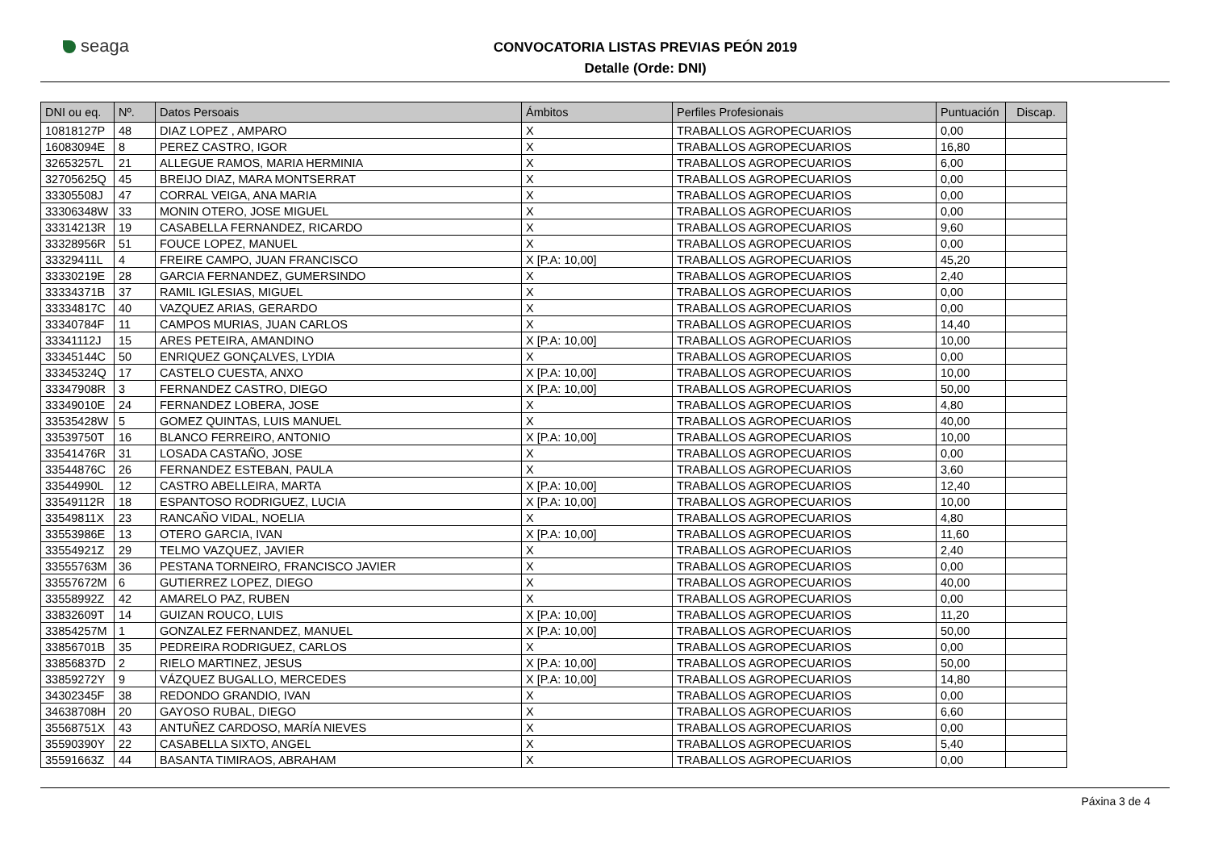seaga
CONVOCATORIA LISTAS PREVIAS PEÓN 2019
Detalle (Orde: DNI)
| DNI ou eq. | Nº. | Datos Persoais | Ámbitos | Perfiles Profesionais | Puntuación | Discap. |
| --- | --- | --- | --- | --- | --- | --- |
| 10818127P | 48 | DIAZ LOPEZ , AMPARO | X | TRABALLOS AGROPECUARIOS | 0,00 | |
| 16083094E | 8 | PEREZ CASTRO, IGOR | X | TRABALLOS AGROPECUARIOS | 16,80 | |
| 32653257L | 21 | ALLEGUE RAMOS, MARIA HERMINIA | X | TRABALLOS AGROPECUARIOS | 6,00 | |
| 32705625Q | 45 | BREIJO DIAZ, MARA MONTSERRAT | X | TRABALLOS AGROPECUARIOS | 0,00 | |
| 33305508J | 47 | CORRAL VEIGA, ANA MARIA | X | TRABALLOS AGROPECUARIOS | 0,00 | |
| 33306348W | 33 | MONIN OTERO, JOSE MIGUEL | X | TRABALLOS AGROPECUARIOS | 0,00 | |
| 33314213R | 19 | CASABELLA FERNANDEZ, RICARDO | X | TRABALLOS AGROPECUARIOS | 9,60 | |
| 33328956R | 51 | FOUCE LOPEZ, MANUEL | X | TRABALLOS AGROPECUARIOS | 0,00 | |
| 33329411L | 4 | FREIRE CAMPO, JUAN FRANCISCO | X [P.A: 10,00] | TRABALLOS AGROPECUARIOS | 45,20 | |
| 33330219E | 28 | GARCIA FERNANDEZ, GUMERSINDO | X | TRABALLOS AGROPECUARIOS | 2,40 | |
| 33334371B | 37 | RAMIL IGLESIAS, MIGUEL | X | TRABALLOS AGROPECUARIOS | 0,00 | |
| 33334817C | 40 | VAZQUEZ ARIAS, GERARDO | X | TRABALLOS AGROPECUARIOS | 0,00 | |
| 33340784F | 11 | CAMPOS MURIAS, JUAN CARLOS | X | TRABALLOS AGROPECUARIOS | 14,40 | |
| 33341112J | 15 | ARES PETEIRA, AMANDINO | X [P.A: 10,00] | TRABALLOS AGROPECUARIOS | 10,00 | |
| 33345144C | 50 | ENRIQUEZ GONÇALVES, LYDIA | X | TRABALLOS AGROPECUARIOS | 0,00 | |
| 33345324Q | 17 | CASTELO CUESTA, ANXO | X [P.A: 10,00] | TRABALLOS AGROPECUARIOS | 10,00 | |
| 33347908R | 3 | FERNANDEZ CASTRO, DIEGO | X [P.A: 10,00] | TRABALLOS AGROPECUARIOS | 50,00 | |
| 33349010E | 24 | FERNANDEZ LOBERA, JOSE | X | TRABALLOS AGROPECUARIOS | 4,80 | |
| 33535428W | 5 | GOMEZ QUINTAS, LUIS MANUEL | X | TRABALLOS AGROPECUARIOS | 40,00 | |
| 33539750T | 16 | BLANCO FERREIRO, ANTONIO | X [P.A: 10,00] | TRABALLOS AGROPECUARIOS | 10,00 | |
| 33541476R | 31 | LOSADA CASTAÑO, JOSE | X | TRABALLOS AGROPECUARIOS | 0,00 | |
| 33544876C | 26 | FERNANDEZ ESTEBAN, PAULA | X | TRABALLOS AGROPECUARIOS | 3,60 | |
| 33544990L | 12 | CASTRO ABELLEIRA, MARTA | X [P.A: 10,00] | TRABALLOS AGROPECUARIOS | 12,40 | |
| 33549112R | 18 | ESPANTOSO RODRIGUEZ, LUCIA | X [P.A: 10,00] | TRABALLOS AGROPECUARIOS | 10,00 | |
| 33549811X | 23 | RANCAÑO VIDAL, NOELIA | X | TRABALLOS AGROPECUARIOS | 4,80 | |
| 33553986E | 13 | OTERO GARCIA, IVAN | X [P.A: 10,00] | TRABALLOS AGROPECUARIOS | 11,60 | |
| 33554921Z | 29 | TELMO VAZQUEZ, JAVIER | X | TRABALLOS AGROPECUARIOS | 2,40 | |
| 33555763M | 36 | PESTANA TORNEIRO, FRANCISCO JAVIER | X | TRABALLOS AGROPECUARIOS | 0,00 | |
| 33557672M | 6 | GUTIERREZ LOPEZ, DIEGO | X | TRABALLOS AGROPECUARIOS | 40,00 | |
| 33558992Z | 42 | AMARELO PAZ, RUBEN | X | TRABALLOS AGROPECUARIOS | 0,00 | |
| 33832609T | 14 | GUIZAN ROUCO, LUIS | X [P.A: 10,00] | TRABALLOS AGROPECUARIOS | 11,20 | |
| 33854257M | 1 | GONZALEZ FERNANDEZ, MANUEL | X [P.A: 10,00] | TRABALLOS AGROPECUARIOS | 50,00 | |
| 33856701B | 35 | PEDREIRA RODRIGUEZ, CARLOS | X | TRABALLOS AGROPECUARIOS | 0,00 | |
| 33856837D | 2 | RIELO MARTINEZ, JESUS | X [P.A: 10,00] | TRABALLOS AGROPECUARIOS | 50,00 | |
| 33859272Y | 9 | VÁZQUEZ BUGALLO, MERCEDES | X [P.A: 10,00] | TRABALLOS AGROPECUARIOS | 14,80 | |
| 34302345F | 38 | REDONDO GRANDIO, IVAN | X | TRABALLOS AGROPECUARIOS | 0,00 | |
| 34638708H | 20 | GAYOSO RUBAL, DIEGO | X | TRABALLOS AGROPECUARIOS | 6,60 | |
| 35568751X | 43 | ANTUÑEZ CARDOSO, MARÍA NIEVES | X | TRABALLOS AGROPECUARIOS | 0,00 | |
| 35590390Y | 22 | CASABELLA SIXTO, ANGEL | X | TRABALLOS AGROPECUARIOS | 5,40 | |
| 35591663Z | 44 | BASANTA TIMIRAOS, ABRAHAM | X | TRABALLOS AGROPECUARIOS | 0,00 | |
Páxina 3 de 4